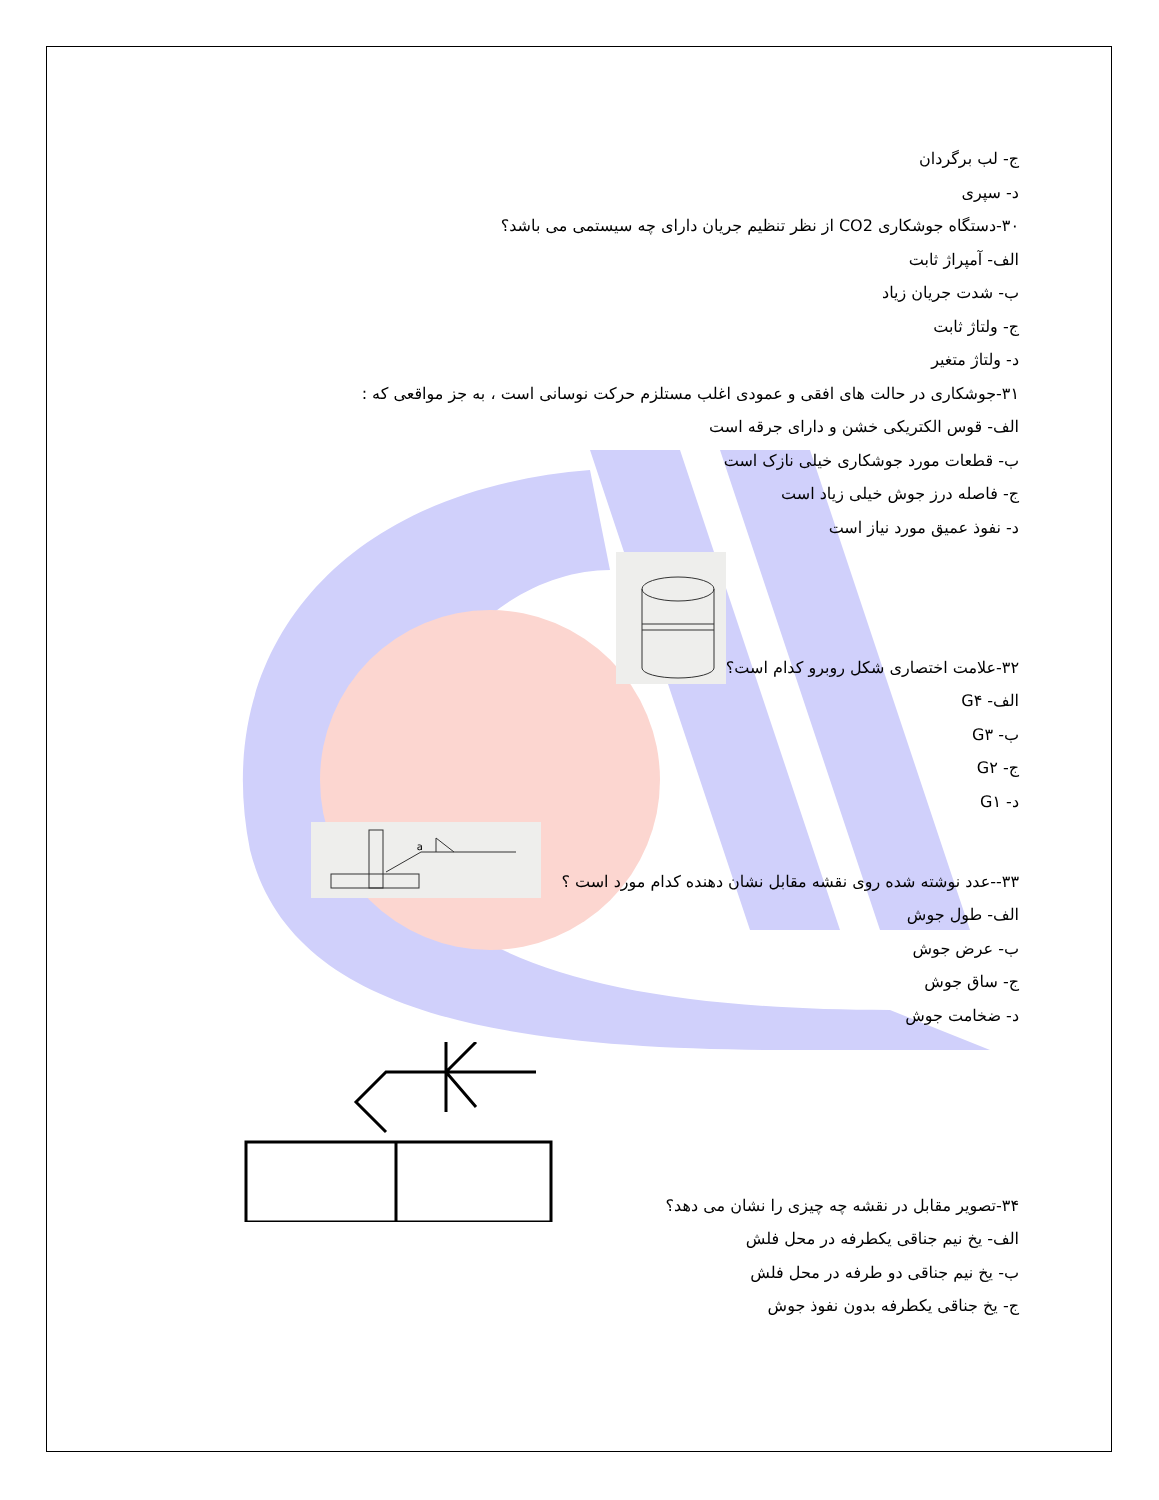ج- لب برگردان
د- سپری
۳۰-دستگاه جوشکاری CO2 از نظر تنظیم جریان دارای چه سیستمی می باشد؟
الف- آمپراژ ثابت
ب- شدت جریان زیاد
ج- ولتاژ ثابت
د- ولتاژ متغیر
۳۱-جوشکاری در حالت های افقی و عمودی اغلب مستلزم حرکت نوسانی است ، به جز مواقعی که :
الف- قوس الکتریکی خشن و دارای جرقه است
ب- قطعات مورد جوشکاری خیلی نازک است
ج- فاصله درز جوش خیلی زیاد است
د- نفوذ عمیق مورد نیاز است
۳۲-علامت اختصاری شکل روبرو کدام است؟
الف- G۴
ب- G۳
ج- G۲
د- G۱
۳۳--عدد نوشته شده روی نقشه مقابل نشان دهنده کدام مورد است ؟
a
الف- طول جوش
ب- عرض جوش
ج- ساق جوش
د- ضخامت جوش
۳۴-تصویر مقابل در نقشه چه چیزی را نشان می دهد؟
الف- یخ نیم جناقی یکطرفه در محل فلش
ب- یخ نیم جناقی دو طرفه در محل فلش
ج- یخ جناقی یکطرفه بدون نفوذ جوش